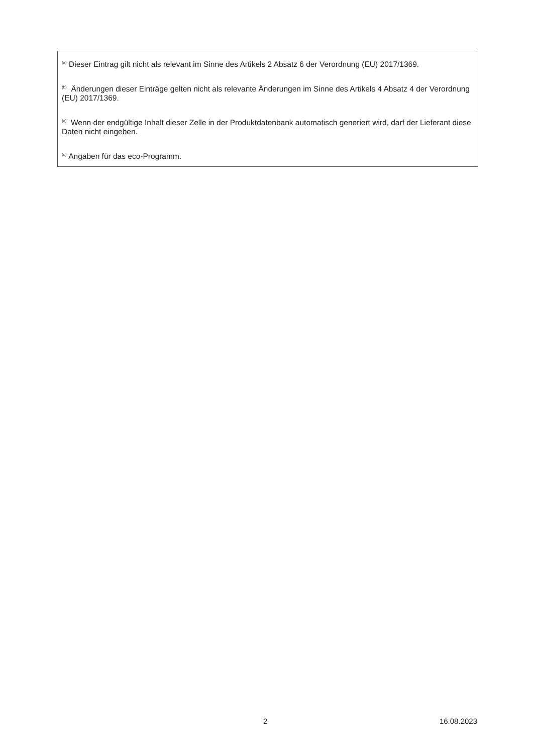<sup>(a)</sup> Dieser Eintrag gilt nicht als relevant im Sinne des Artikels 2 Absatz 6 der Verordnung (EU) 2017/1369.
<sup>(b)</sup> Änderungen dieser Einträge gelten nicht als relevante Änderungen im Sinne des Artikels 4 Absatz 4 der Verordnung (EU) 2017/1369.
<sup>(c)</sup> Wenn der endgültige Inhalt dieser Zelle in der Produktdatenbank automatisch generiert wird, darf der Lieferant diese Daten nicht eingeben.
<sup>(d)</sup> Angaben für das eco-Programm.
2 16.08.2023